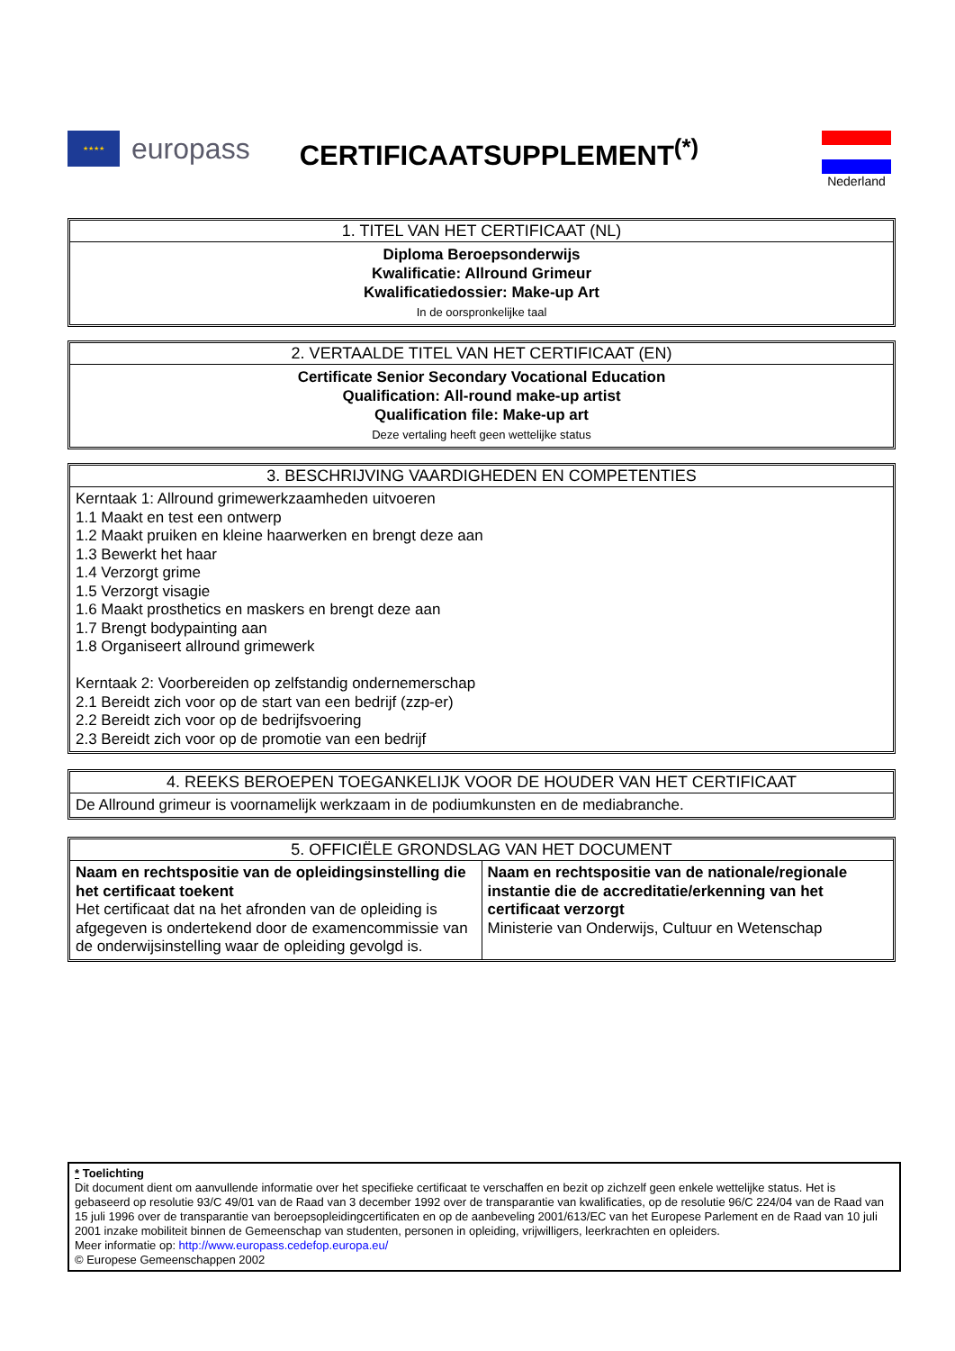★★★★
europass
CERTIFICAATSUPPLEMENT<sup>(*)</sup>
Nederland
| 1. TITEL VAN HET CERTIFICAAT (NL) |
| --- |
| Diploma Beroepsonderwijs Kwalificatie: Allround Grimeur Kwalificatiedossier: Make-up Art In de oorspronkelijke taal |
| 2. VERTAALDE TITEL VAN HET CERTIFICAAT (EN) |
| --- |
| Certificate Senior Secondary Vocational Education Qualification: All-round make-up artist Qualification file: Make-up art Deze vertaling heeft geen wettelijke status |
| 3. BESCHRIJVING VAARDIGHEDEN EN COMPETENTIES |
| --- |
| Kerntaak 1: Allround grimewerkzaamheden uitvoeren 1.1 Maakt en test een ontwerp 1.2 Maakt pruiken en kleine haarwerken en brengt deze aan 1.3 Bewerkt het haar 1.4 Verzorgt grime 1.5 Verzorgt visagie 1.6 Maakt prosthetics en maskers en brengt deze aan 1.7 Brengt bodypainting aan 1.8 Organiseert allround grimewerk Kerntaak 2: Voorbereiden op zelfstandig ondernemerschap 2.1 Bereidt zich voor op de start van een bedrijf (zzp-er) 2.2 Bereidt zich voor op de bedrijfsvoering 2.3 Bereidt zich voor op de promotie van een bedrijf |
| 4. REEKS BEROEPEN TOEGANKELIJK VOOR DE HOUDER VAN HET CERTIFICAAT |
| --- |
| De Allround grimeur is voornamelijk werkzaam in de podiumkunsten en de mediabranche. |
| 5. OFFICIËLE GRONDSLAG VAN HET DOCUMENT | |
| --- | --- |
| Naam en rechtspositie van de opleidingsinstelling die het certificaat toekent Het certificaat dat na het afronden van de opleiding is afgegeven is ondertekend door de examencommissie van de onderwijsinstelling waar de opleiding gevolgd is. | Naam en rechtspositie van de nationale/regionale instantie die de accreditatie/erkenning van het certificaat verzorgt Ministerie van Onderwijs, Cultuur en Wetenschap |
* Toelichting
Dit document dient om aanvullende informatie over het specifieke certificaat te verschaffen en bezit op zichzelf geen enkele wettelijke status. Het is gebaseerd op resolutie 93/C 49/01 van de Raad van 3 december 1992 over de transparantie van kwalificaties, op de resolutie 96/C 224/04 van de Raad van 15 juli 1996 over de transparantie van beroepsopleidingcertificaten en op de aanbeveling 2001/613/EC van het Europese Parlement en de Raad van 10 juli 2001 inzake mobiliteit binnen de Gemeenschap van studenten, personen in opleiding, vrijwilligers, leerkrachten en opleiders.
Meer informatie op: http://www.europass.cedefop.europa.eu/
© Europese Gemeenschappen 2002